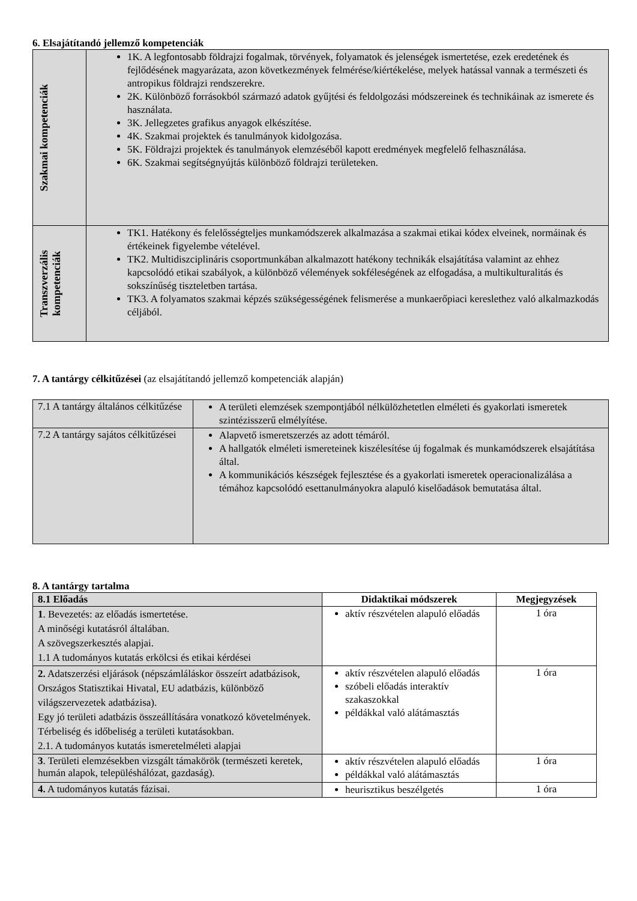6. Elsajátítandó jellemző kompetenciák
| Szakmai kompetenciák | 1K. A legfontosabb földrajzi fogalmak, törvények, folyamatok és jelenségek ismertetése, ezek eredetének és fejlődésének magyarázata, azon következmények felmérése/kiértékelése, melyek hatással vannak a természeti és antropikus földrajzi rendszerekre. 2K. Különböző forrásokból származó adatok gyűjtési és feldolgozási módszereinek és technikáinak az ismerete és használata. 3K. Jellegzetes grafikus anyagok elkészítése. 4K. Szakmai projektek és tanulmányok kidolgozása. 5K. Földrajzi projektek és tanulmányok elemzéséből kapott eredmények megfelelő felhasználása. 6K. Szakmai segítségnyújtás különböző földrajzi területeken. |
| Transzverzális kompetenciák | TK1. Hatékony és felelősségteljes munkamódszerek alkalmazása a szakmai etikai kódex elveinek, normáinak és értékeinek figyelembe vételével. TK2. Multidiszciplináris csoportmunkában alkalmazott hatékony technikák elsajátítása valamint az ehhez kapcsolódó etikai szabályok, a különböző vélemények sokféleségének az elfogadása, a multikulturalitás és sokszínűség tiszteletben tartása. TK3. A folyamatos szakmai képzés szükségességének felismerése a munkaerőpiaci kereslethez való alkalmazkodás céljából. |
7. A tantárgy célkitűzései (az elsajátítandó jellemző kompetenciák alapján)
| 7.1 A tantárgy általános célkitűzése | A területi elemzések szempontjából nélkülözhetetlen elméleti és gyakorlati ismeretek szintézisszerű elmélyítése. |
| 7.2 A tantárgy sajátos célkitűzései | Alapvető ismeretszerzés az adott témáról. A hallgatók elméleti ismereteinek kiszélesítése új fogalmak és munkamódszerek elsajátítása által. A kommunikációs készségek fejlesztése és a gyakorlati ismeretek operacionalizálása a témához kapcsolódó esettanulmányokra alapuló kiselőadások bemutatása által. |
8. A tantárgy tartalma
| 8.1 Előadás | Didaktikai módszerek | Megjegyzések |
| --- | --- | --- |
| 1 . Bevezetés: az előadás ismertetése. A minőségi kutatásról általában. A szövegszerkesztés alapjai. 1.1 A tudományos kutatás erkölcsi és etikai kérdései | aktív részvételen alapuló előadás | 1 óra |
| 2. Adatszerzési eljárások (népszámláláskor összeírt adatbázisok, Országos Statisztikai Hivatal, EU adatbázis, különböző világszervezetek adatbázisa). Egy jó területi adatbázis összeállítására vonatkozó követelmények. Térbeliség és időbeliség a területi kutatásokban. 2.1. A tudományos kutatás ismeretelméleti alapjai | aktív részvételen alapuló előadás szóbeli előadás interaktív szakaszokkal példákkal való alátámasztás | 1 óra |
| 3 . Területi elemzésekben vizsgált támakörök (természeti keretek, humán alapok, településhálózat, gazdaság). | aktív részvételen alapuló előadás példákkal való alátámasztás | 1 óra |
| 4. A tudományos kutatás fázisai. | heurisztikus beszélgetés | 1 óra |